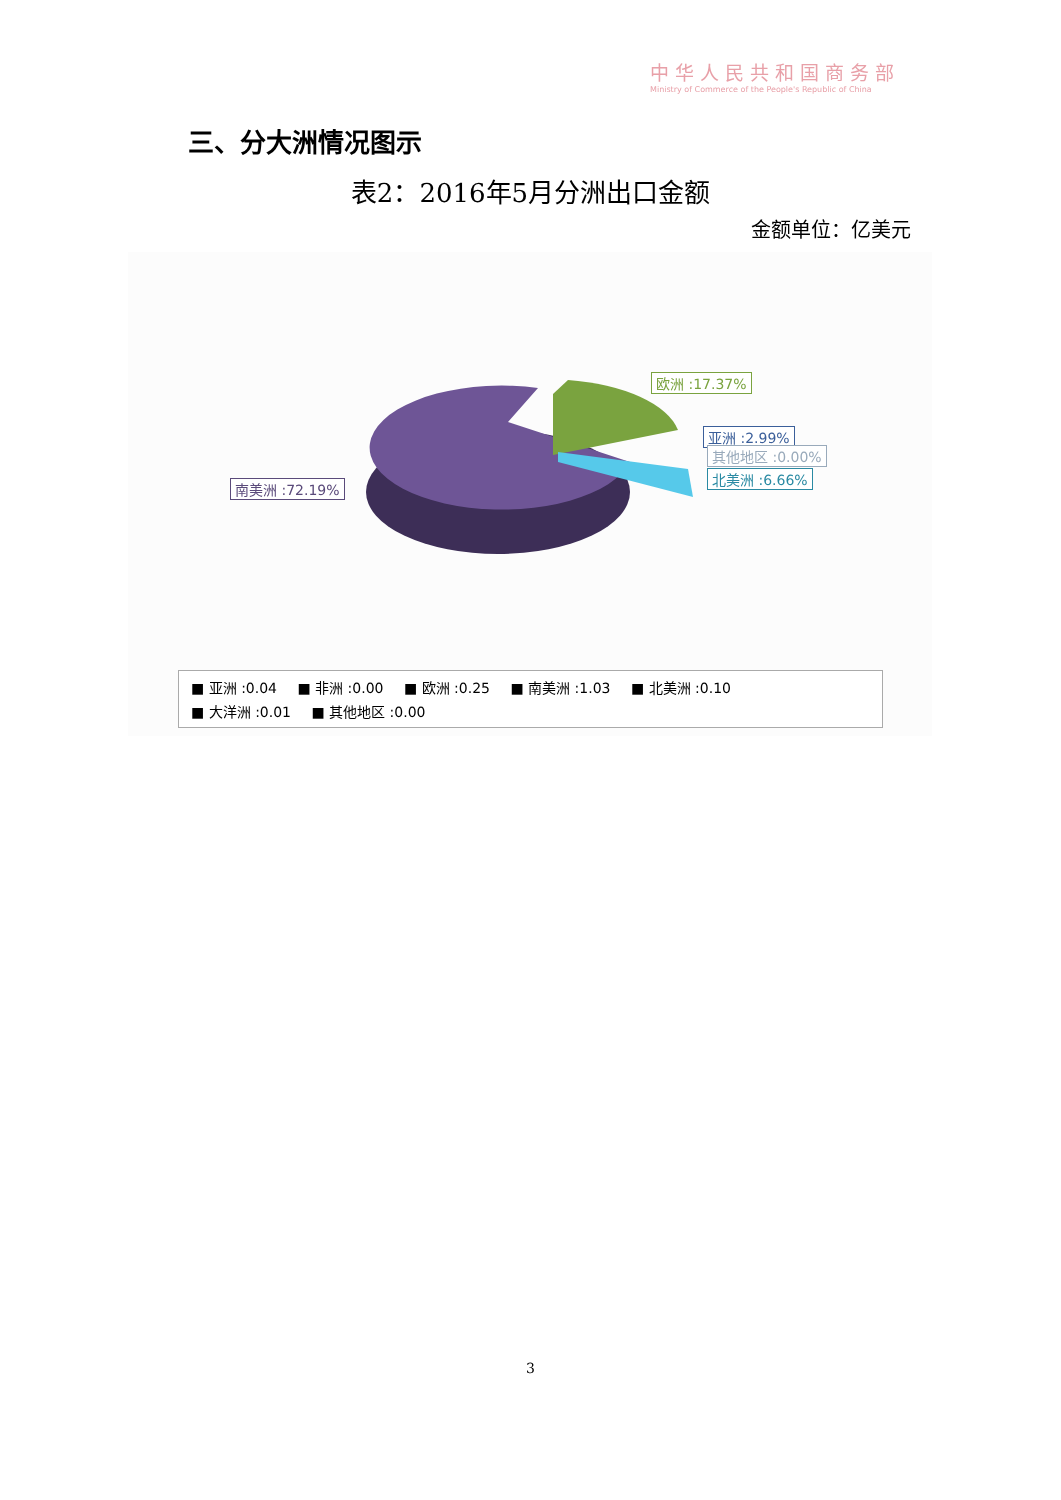中华人民共和国商务部
Ministry of Commerce of the People's Republic of China
三、分大洲情况图示
表2：2016年5月分洲出口金额
金额单位：亿美元
欧洲 :17.37%
亚洲 :2.99%
其他地区 :0.00%
北美洲 :6.66%
南美洲 :72.19%
■ 亚洲 :0.04 ■ 非洲 :0.00 ■ 欧洲 :0.25 ■ 南美洲 :1.03 ■ 北美洲 :0.10
■ 大洋洲 :0.01 ■ 其他地区 :0.00
3